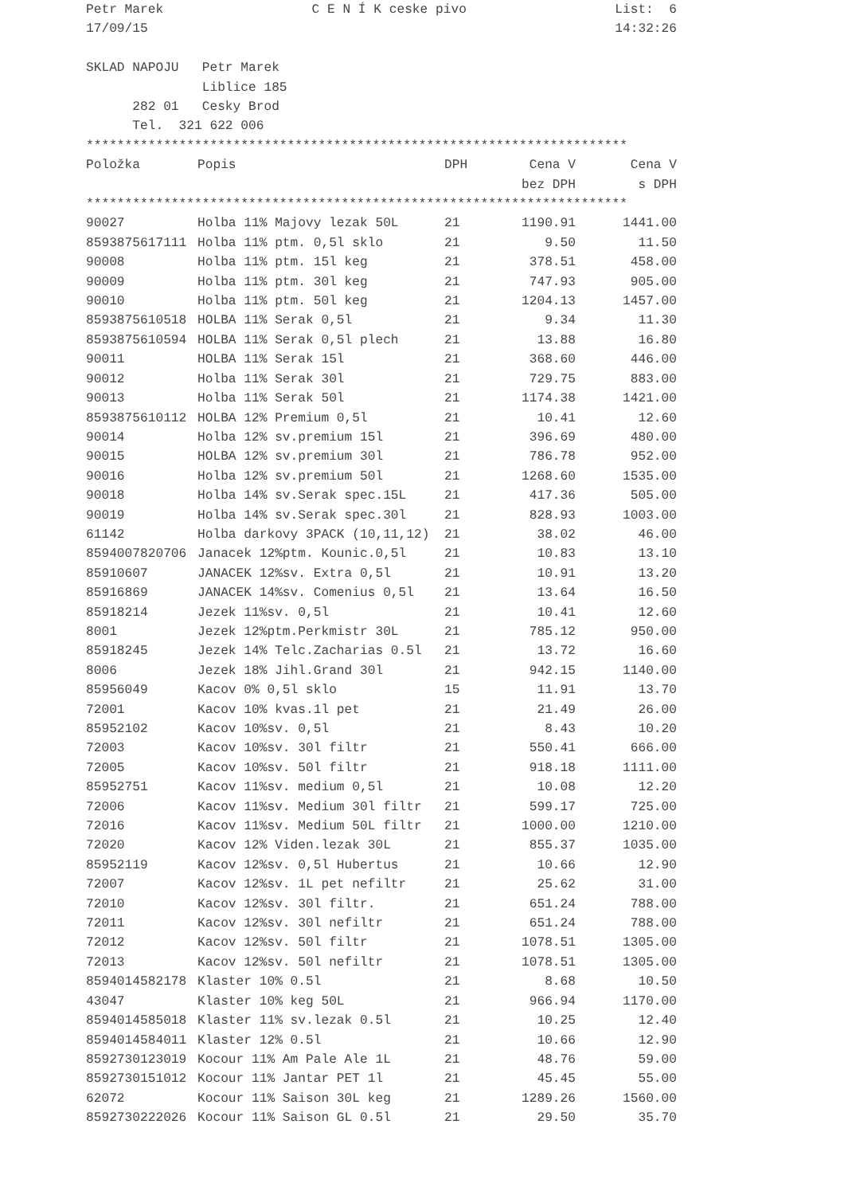Petr Marek C E N Í K ceske pivo List: 6
17/09/15 14:32:26
SKLAD NAPOJU   Petr Marek
               Liblice 185
      282 01   Cesky Brod
      Tel.  321 622 006
**********************************************************************
| Položka | Popis | DPH | Cena V | Cena V |
| --- | --- | --- | --- | --- |
| | | | bez DPH | s DPH |
| ********************************************************************** | | | | |
| 90027 | Holba 11% Majovy lezak 50L | 21 | 1190.91 | 1441.00 |
| 8593875617111 | Holba 11% ptm. 0,5l sklo | 21 | 9.50 | 11.50 |
| 90008 | Holba 11% ptm. 15l keg | 21 | 378.51 | 458.00 |
| 90009 | Holba 11% ptm. 30l keg | 21 | 747.93 | 905.00 |
| 90010 | Holba 11% ptm. 50l keg | 21 | 1204.13 | 1457.00 |
| 8593875610518 | HOLBA 11% Serak 0,5l | 21 | 9.34 | 11.30 |
| 8593875610594 | HOLBA 11% Serak 0,5l plech | 21 | 13.88 | 16.80 |
| 90011 | HOLBA 11% Serak 15l | 21 | 368.60 | 446.00 |
| 90012 | Holba 11% Serak 30l | 21 | 729.75 | 883.00 |
| 90013 | Holba 11% Serak 50l | 21 | 1174.38 | 1421.00 |
| 8593875610112 | HOLBA 12% Premium 0,5l | 21 | 10.41 | 12.60 |
| 90014 | Holba 12% sv.premium 15l | 21 | 396.69 | 480.00 |
| 90015 | HOLBA 12% sv.premium 30l | 21 | 786.78 | 952.00 |
| 90016 | Holba 12% sv.premium 50l | 21 | 1268.60 | 1535.00 |
| 90018 | Holba 14% sv.Serak spec.15L | 21 | 417.36 | 505.00 |
| 90019 | Holba 14% sv.Serak spec.30l | 21 | 828.93 | 1003.00 |
| 61142 | Holba darkovy 3PACK (10,11,12) | 21 | 38.02 | 46.00 |
| 8594007820706 | Janacek 12%ptm. Kounic.0,5l | 21 | 10.83 | 13.10 |
| 85910607 | JANACEK 12%sv. Extra 0,5l | 21 | 10.91 | 13.20 |
| 85916869 | JANACEK 14%sv. Comenius 0,5l | 21 | 13.64 | 16.50 |
| 85918214 | Jezek 11%sv. 0,5l | 21 | 10.41 | 12.60 |
| 8001 | Jezek 12%ptm.Perkmistr 30L | 21 | 785.12 | 950.00 |
| 85918245 | Jezek 14% Telc.Zacharias 0.5l | 21 | 13.72 | 16.60 |
| 8006 | Jezek 18% Jihl.Grand 30l | 21 | 942.15 | 1140.00 |
| 85956049 | Kacov 0% 0,5l sklo | 15 | 11.91 | 13.70 |
| 72001 | Kacov 10% kvas.1l pet | 21 | 21.49 | 26.00 |
| 85952102 | Kacov 10%sv. 0,5l | 21 | 8.43 | 10.20 |
| 72003 | Kacov 10%sv. 30l filtr | 21 | 550.41 | 666.00 |
| 72005 | Kacov 10%sv. 50l filtr | 21 | 918.18 | 1111.00 |
| 85952751 | Kacov 11%sv. medium 0,5l | 21 | 10.08 | 12.20 |
| 72006 | Kacov 11%sv. Medium 30l filtr | 21 | 599.17 | 725.00 |
| 72016 | Kacov 11%sv. Medium 50L filtr | 21 | 1000.00 | 1210.00 |
| 72020 | Kacov 12% Viden.lezak 30L | 21 | 855.37 | 1035.00 |
| 85952119 | Kacov 12%sv. 0,5l Hubertus | 21 | 10.66 | 12.90 |
| 72007 | Kacov 12%sv. 1L pet nefiltr | 21 | 25.62 | 31.00 |
| 72010 | Kacov 12%sv. 30l filtr. | 21 | 651.24 | 788.00 |
| 72011 | Kacov 12%sv. 30l nefiltr | 21 | 651.24 | 788.00 |
| 72012 | Kacov 12%sv. 50l filtr | 21 | 1078.51 | 1305.00 |
| 72013 | Kacov 12%sv. 50l nefiltr | 21 | 1078.51 | 1305.00 |
| 8594014582178 | Klaster 10% 0.5l | 21 | 8.68 | 10.50 |
| 43047 | Klaster 10% keg 50L | 21 | 966.94 | 1170.00 |
| 8594014585018 | Klaster 11% sv.lezak 0.5l | 21 | 10.25 | 12.40 |
| 8594014584011 | Klaster 12% 0.5l | 21 | 10.66 | 12.90 |
| 8592730123019 | Kocour 11% Am Pale Ale 1L | 21 | 48.76 | 59.00 |
| 8592730151012 | Kocour 11% Jantar PET 1l | 21 | 45.45 | 55.00 |
| 62072 | Kocour 11% Saison 30L keg | 21 | 1289.26 | 1560.00 |
| 8592730222026 | Kocour 11% Saison GL 0.5l | 21 | 29.50 | 35.70 |